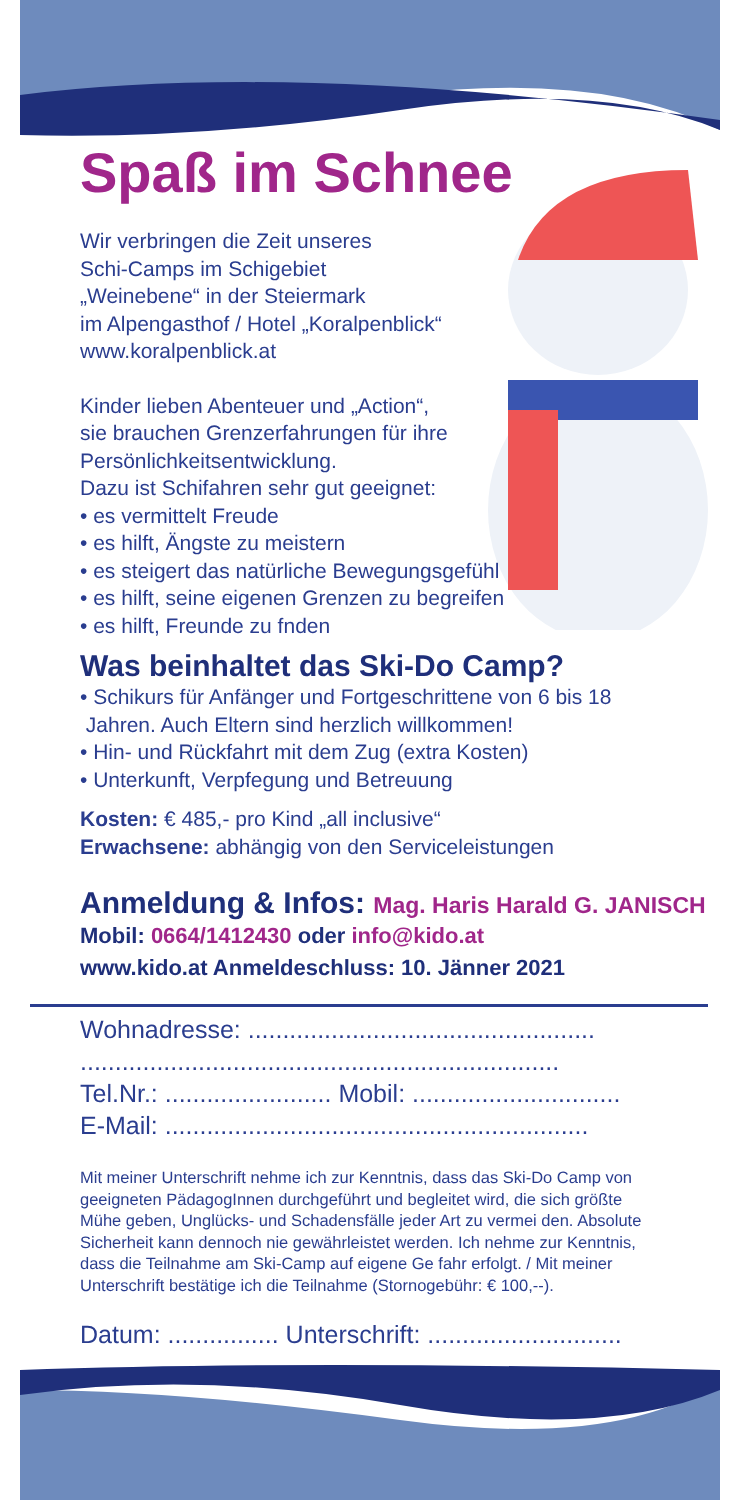Spaß im Schnee
Wir verbringen die Zeit unseres
Schi-Camps im Schigebiet
„Weinebene“ in der Steiermark
im Alpengasthof / Hotel „Koralpenblick“
www.koralpenblick.at
Kinder lieben Abenteuer und „Action“,
sie brauchen Grenzerfahrungen für ihre
Persönlichkeitsentwicklung.
Dazu ist Schifahren sehr gut geeignet:
• es vermittelt Freude
• es hilft, Ängste zu meistern
• es steigert das natürliche Bewegungsgefühl
• es hilft, seine eigenen Grenzen zu begreifen
• es hilft, Freunde zu fnden
Was beinhaltet das Ski-Do Camp?
• Schikurs für Anfänger und Fortgeschrittene von 6 bis 18
Jahren. Auch Eltern sind herzlich willkommen!
• Hin- und Rückfahrt mit dem Zug (extra Kosten)
• Unterkunft, Verpfegung und Betreuung
Kosten: € 485,- pro Kind „all inclusive“
Erwachsene: abhängig von den Serviceleistungen
Anmeldung & Infos: Mag. Haris Harald G. JANISCH
Mobil: 0664/1412430 oder info@kido.at
www.kido.at Anmeldeschluss: 10. Jänner 2021
Wohnadresse: ..................................................
.....................................................................
Tel.Nr.: ........................ Mobil: ..............................
E-Mail: .............................................................
Mit meiner Unterschrift nehme ich zur Kenntnis, dass das Ski-Do Camp von geeigneten PädagogInnen durchgeführt und begleitet wird, die sich größte Mühe geben, Unglücks- und Schadensfälle jeder Art zu vermei den. Absolute Sicherheit kann dennoch nie gewährleistet werden. Ich nehme zur Kenntnis, dass die Teilnahme am Ski-Camp auf eigene Ge fahr erfolgt. / Mit meiner Unterschrift bestätige ich die Teilnahme (Stornogebühr: € 100,--).
Datum: ................ Unterschrift: ............................